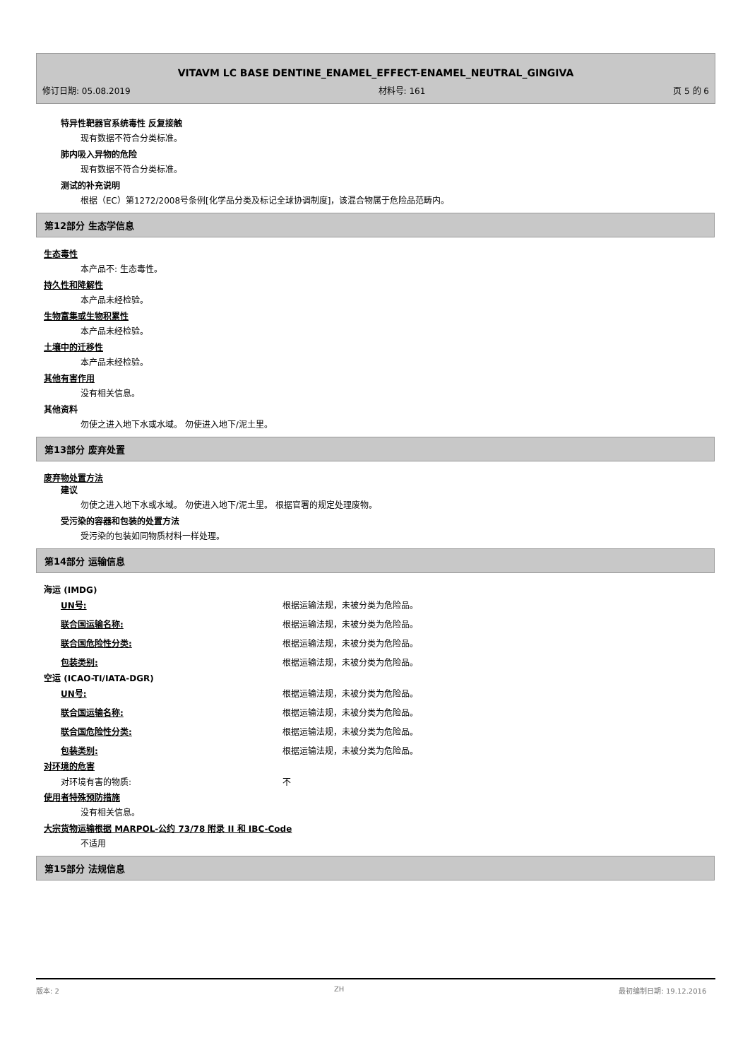VITAVM LC BASE DENTINE_ENAMEL_EFFECT-ENAMEL_NEUTRAL_GINGIVA
修订日期: 05.08.2019 材料号: 161 页 5 的 6
特异性靶器官系统毒性 反复接触
现有数据不符合分类标准。
肺内吸入异物的危险
现有数据不符合分类标准。
测试的补充说明
根据（EC）第1272/2008号条例[化学品分类及标记全球协调制度]，该混合物属于危险品范畴内。
第12部分 生态学信息
生态毒性
本产品不: 生态毒性。
持久性和降解性
本产品未经检验。
生物富集或生物积累性
本产品未经检验。
土壤中的迁移性
本产品未经检验。
其他有害作用
没有相关信息。
其他资料
勿使之进入地下水或水域。 勿使进入地下/泥土里。
第13部分 废弃处置
废弃物处置方法
建议
勿使之进入地下水或水域。 勿使进入地下/泥土里。 根据官署的规定处理废物。
受污染的容器和包装的处置方法
受污染的包装如同物质材料一样处理。
第14部分 运输信息
海运 (IMDG)
| UN号: | 根据运输法规，未被分类为危险品。 |
| 联合国运输名称: | 根据运输法规，未被分类为危险品。 |
| 联合国危险性分类: | 根据运输法规，未被分类为危险品。 |
| 包装类别: | 根据运输法规，未被分类为危险品。 |
空运 (ICAO-TI/IATA-DGR)
| UN号: | 根据运输法规，未被分类为危险品。 |
| 联合国运输名称: | 根据运输法规，未被分类为危险品。 |
| 联合国危险性分类: | 根据运输法规，未被分类为危险品。 |
| 包装类别: | 根据运输法规，未被分类为危险品。 |
对环境的危害
| 对环境有害的物质: | 不 |
使用者特殊预防措施
没有相关信息。
大宗货物运输根据 MARPOL-公约 73/78 附录 II 和 IBC-Code
不适用
第15部分 法规信息
版本: 2 ZH 最初编制日期: 19.12.2016